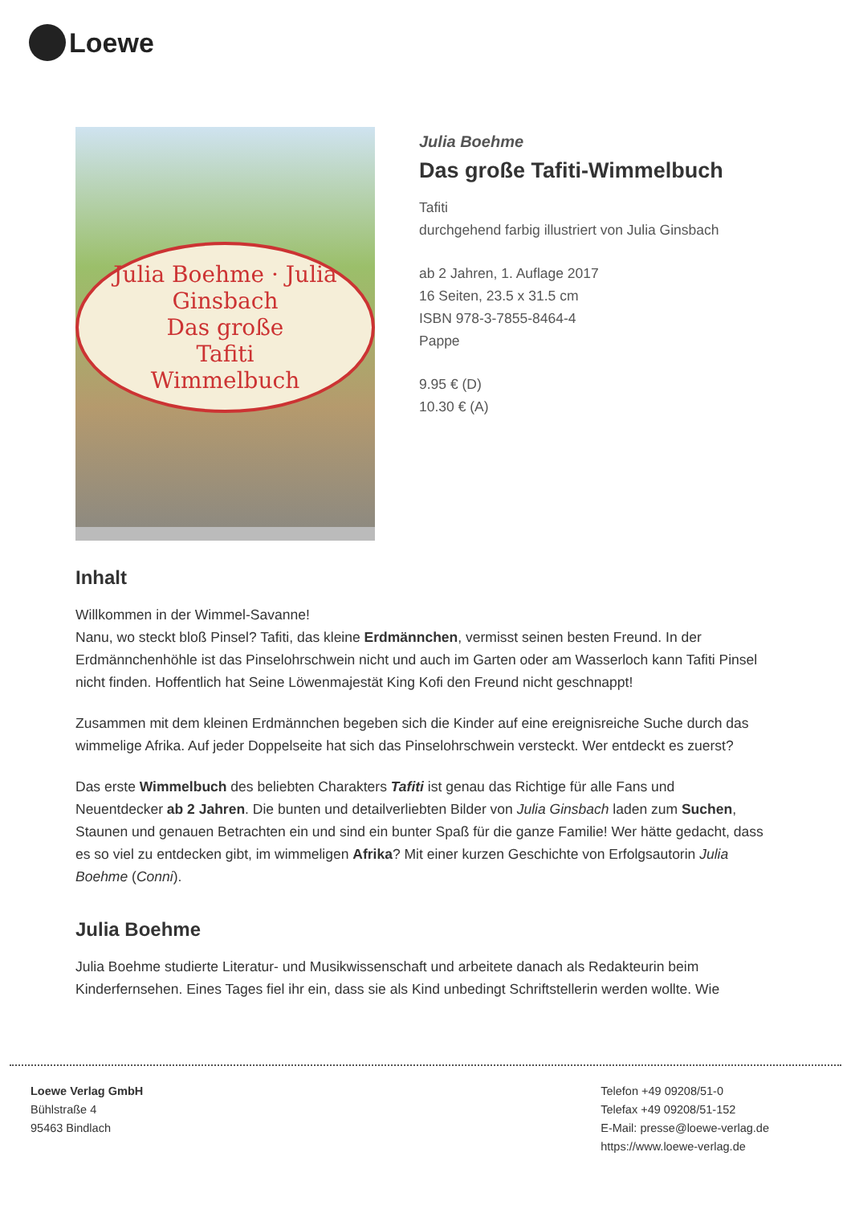Loewe
Julia Boehme · Julia Ginsbach
Das große
Tafiti
Wimmelbuch
Julia Boehme
Das große Tafiti-Wimmelbuch
Tafiti
durchgehend farbig illustriert von Julia Ginsbach
ab 2 Jahren, 1. Auflage 2017
16 Seiten, 23.5 x 31.5 cm
ISBN 978-3-7855-8464-4
Pappe
9.95 € (D)
10.30 € (A)
Inhalt
Willkommen in der Wimmel-Savanne!
Nanu, wo steckt bloß Pinsel? Tafiti, das kleine Erdmännchen, vermisst seinen besten Freund. In der Erdmännchenhöhle ist das Pinselohrschwein nicht und auch im Garten oder am Wasserloch kann Tafiti Pinsel nicht finden. Hoffentlich hat Seine Löwenmajestät King Kofi den Freund nicht geschnappt!
Zusammen mit dem kleinen Erdmännchen begeben sich die Kinder auf eine ereignisreiche Suche durch das wimmelige Afrika. Auf jeder Doppelseite hat sich das Pinselohrschwein versteckt. Wer entdeckt es zuerst?
Das erste Wimmelbuch des beliebten Charakters Tafiti ist genau das Richtige für alle Fans und Neuentdecker ab 2 Jahren. Die bunten und detailverliebten Bilder von Julia Ginsbach laden zum Suchen, Staunen und genauen Betrachten ein und sind ein bunter Spaß für die ganze Familie! Wer hätte gedacht, dass es so viel zu entdecken gibt, im wimmeligen Afrika? Mit einer kurzen Geschichte von Erfolgsautorin Julia Boehme (Conni).
Julia Boehme
Julia Boehme studierte Literatur- und Musikwissenschaft und arbeitete danach als Redakteurin beim Kinderfernsehen. Eines Tages fiel ihr ein, dass sie als Kind unbedingt Schriftstellerin werden wollte. Wie
Loewe Verlag GmbH
Bühlstraße 4
95463 Bindlach
Telefon +49 09208/51-0
Telefax +49 09208/51-152
E-Mail: presse@loewe-verlag.de
https://www.loewe-verlag.de